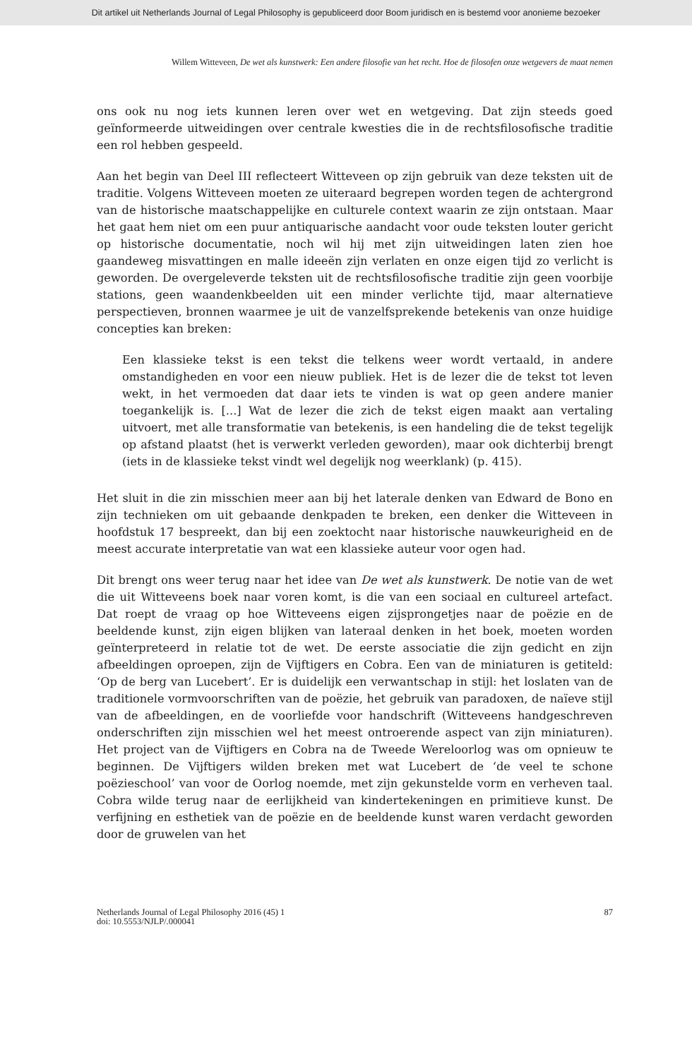Dit artikel uit Netherlands Journal of Legal Philosophy is gepubliceerd door Boom juridisch en is bestemd voor anonieme bezoeker
Willem Witteveen, De wet als kunstwerk: Een andere filosofie van het recht. Hoe de filosofen onze wetgevers de maat nemen
ons ook nu nog iets kunnen leren over wet en wetgeving. Dat zijn steeds goed geïnformeerde uitweidingen over centrale kwesties die in de rechtsfilosofische traditie een rol hebben gespeeld.
Aan het begin van Deel III reflecteert Witteveen op zijn gebruik van deze teksten uit de traditie. Volgens Witteveen moeten ze uiteraard begrepen worden tegen de achtergrond van de historische maatschappelijke en culturele context waarin ze zijn ontstaan. Maar het gaat hem niet om een puur antiquarische aandacht voor oude teksten louter gericht op historische documentatie, noch wil hij met zijn uitweidingen laten zien hoe gaandeweg misvattingen en malle ideeën zijn verlaten en onze eigen tijd zo verlicht is geworden. De overgeleverde teksten uit de rechtsfilosofische traditie zijn geen voorbije stations, geen waandenkbeelden uit een minder verlichte tijd, maar alternatieve perspectieven, bronnen waarmee je uit de vanzelfsprekende betekenis van onze huidige concepties kan breken:
Een klassieke tekst is een tekst die telkens weer wordt vertaald, in andere omstandigheden en voor een nieuw publiek. Het is de lezer die de tekst tot leven wekt, in het vermoeden dat daar iets te vinden is wat op geen andere manier toegankelijk is. [...] Wat de lezer die zich de tekst eigen maakt aan vertaling uitvoert, met alle transformatie van betekenis, is een handeling die de tekst tegelijk op afstand plaatst (het is verwerkt verleden geworden), maar ook dichterbij brengt (iets in de klassieke tekst vindt wel degelijk nog weerklank) (p. 415).
Het sluit in die zin misschien meer aan bij het laterale denken van Edward de Bono en zijn technieken om uit gebaande denkpaden te breken, een denker die Witteveen in hoofdstuk 17 bespreekt, dan bij een zoektocht naar historische nauwkeurigheid en de meest accurate interpretatie van wat een klassieke auteur voor ogen had.
Dit brengt ons weer terug naar het idee van De wet als kunstwerk. De notie van de wet die uit Witteveens boek naar voren komt, is die van een sociaal en cultureel artefact. Dat roept de vraag op hoe Witteveens eigen zijsprongetjes naar de poëzie en de beeldende kunst, zijn eigen blijken van lateraal denken in het boek, moeten worden geïnterpreteerd in relatie tot de wet. De eerste associatie die zijn gedicht en zijn afbeeldingen oproepen, zijn de Vijftigers en Cobra. Een van de miniaturen is getiteld: ‘Op de berg van Lucebert’. Er is duidelijk een verwantschap in stijl: het loslaten van de traditionele vormvoorschriften van de poëzie, het gebruik van paradoxen, de naïeve stijl van de afbeeldingen, en de voorliefde voor handschrift (Witteveens handgeschreven onderschriften zijn misschien wel het meest ontroerende aspect van zijn miniaturen). Het project van de Vijftigers en Cobra na de Tweede Wereloorlog was om opnieuw te beginnen. De Vijftigers wilden breken met wat Lucebert de ‘de veel te schone poëzieschool’ van voor de Oorlog noemde, met zijn gekunstelde vorm en verheven taal. Cobra wilde terug naar de eerlijkheid van kindertekeningen en primitieve kunst. De verfijning en esthetiek van de poëzie en de beeldende kunst waren verdacht geworden door de gruwelen van het
Netherlands Journal of Legal Philosophy 2016 (45) 1
doi: 10.5553/NJLP/.000041
87